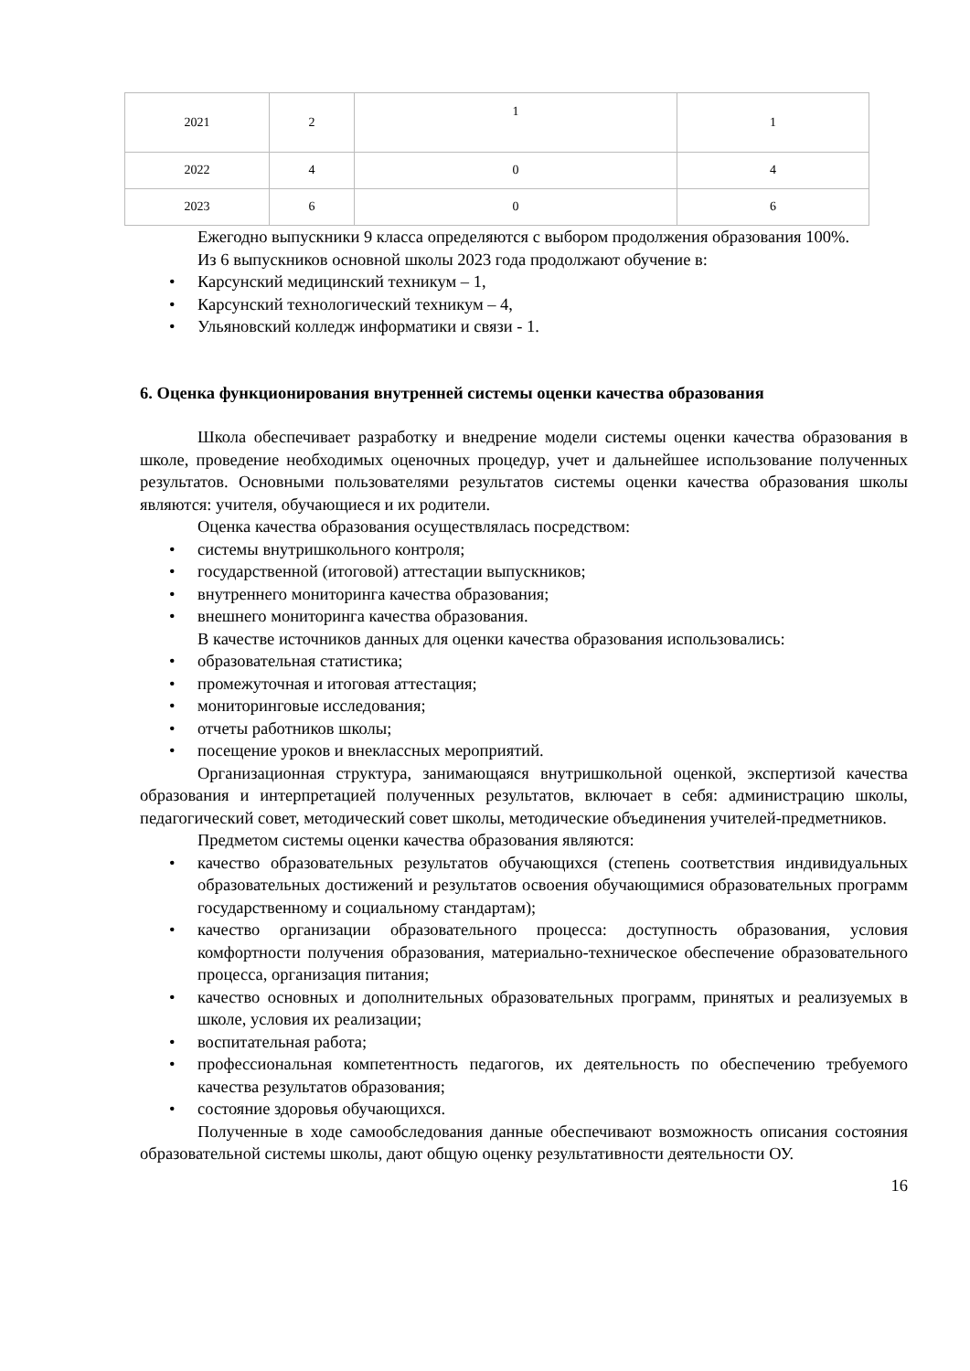| 2021 | 2 | 1 | 1 |
| 2022 | 4 | 0 | 4 |
| 2023 | 6 | 0 | 6 |
Ежегодно выпускники 9 класса определяются с выбором продолжения образования 100%.
Из 6 выпускников основной школы 2023 года продолжают обучение в:
• Карсунский медицинский техникум – 1,
• Карсунский технологический техникум – 4,
• Ульяновский колледж информатики и связи - 1.
6. Оценка функционирования внутренней системы оценки качества образования
Школа обеспечивает разработку и внедрение модели системы оценки качества образования в школе, проведение необходимых оценочных процедур, учет и дальнейшее использование полученных результатов. Основными пользователями результатов системы оценки качества образования школы являются: учителя, обучающиеся и их родители.
Оценка качества образования осуществлялась посредством:
• системы внутришкольного контроля;
• государственной (итоговой) аттестации выпускников;
• внутреннего мониторинга качества образования;
• внешнего мониторинга качества образования.
В качестве источников данных для оценки качества образования использовались:
• образовательная статистика;
• промежуточная и итоговая аттестация;
• мониторинговые исследования;
• отчеты работников школы;
• посещение уроков и внеклассных мероприятий.
Организационная структура, занимающаяся внутришкольной оценкой, экспертизой качества образования и интерпретацией полученных результатов, включает в себя: администрацию школы, педагогический совет, методический совет школы, методические объединения учителей-предметников.
Предметом системы оценки качества образования являются:
• качество образовательных результатов обучающихся (степень соответствия индивидуальных образовательных достижений и результатов освоения обучающимися образовательных программ государственному и социальному стандартам);
• качество организации образовательного процесса: доступность образования, условия комфортности получения образования, материально-техническое обеспечение образовательного процесса, организация питания;
• качество основных и дополнительных образовательных программ, принятых и реализуемых в школе, условия их реализации;
• воспитательная работа;
• профессиональная компетентность педагогов, их деятельность по обеспечению требуемого качества результатов образования;
• состояние здоровья обучающихся.
Полученные в ходе самообследования данные обеспечивают возможность описания состояния образовательной системы школы, дают общую оценку результативности деятельности ОУ.
16